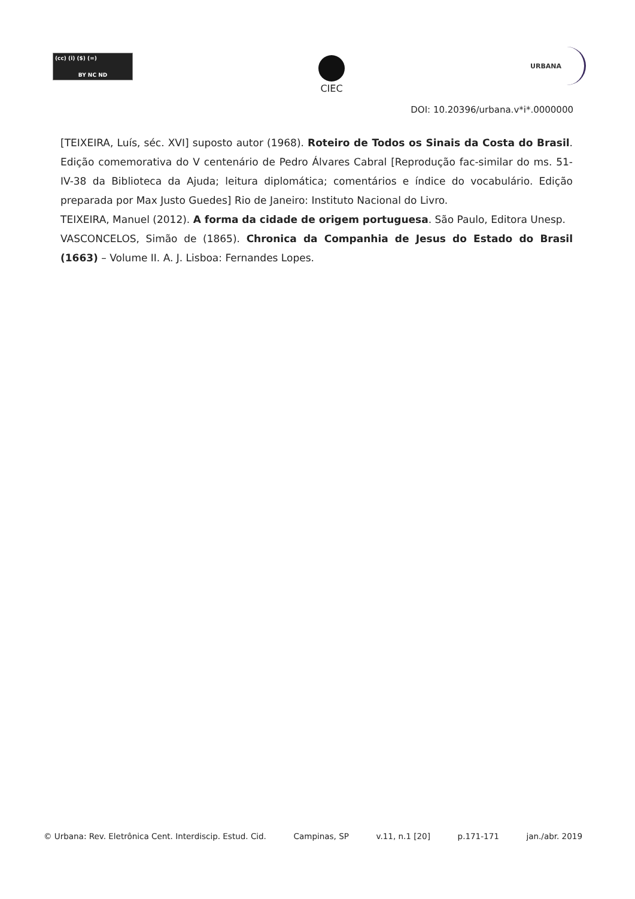(cc) (i) ($) (=)
BY NC ND
CIEC
URBANA
DOI: 10.20396/urbana.v*i*.0000000
[TEIXEIRA, Luís, séc. XVI] suposto autor (1968). Roteiro de Todos os Sinais da Costa do Brasil. Edição comemorativa do V centenário de Pedro Álvares Cabral [Reprodução fac-similar do ms. 51-IV-38 da Biblioteca da Ajuda; leitura diplomática; comentários e índice do vocabulário. Edição preparada por Max Justo Guedes] Rio de Janeiro: Instituto Nacional do Livro.
TEIXEIRA, Manuel (2012). A forma da cidade de origem portuguesa. São Paulo, Editora Unesp.
VASCONCELOS, Simão de (1865). Chronica da Companhia de Jesus do Estado do Brasil (1663) – Volume II. A. J. Lisboa: Fernandes Lopes.
© Urbana: Rev. Eletrônica Cent. Interdiscip. Estud. Cid. Campinas, SP v.11, n.1 [20] p.171-171 jan./abr. 2019